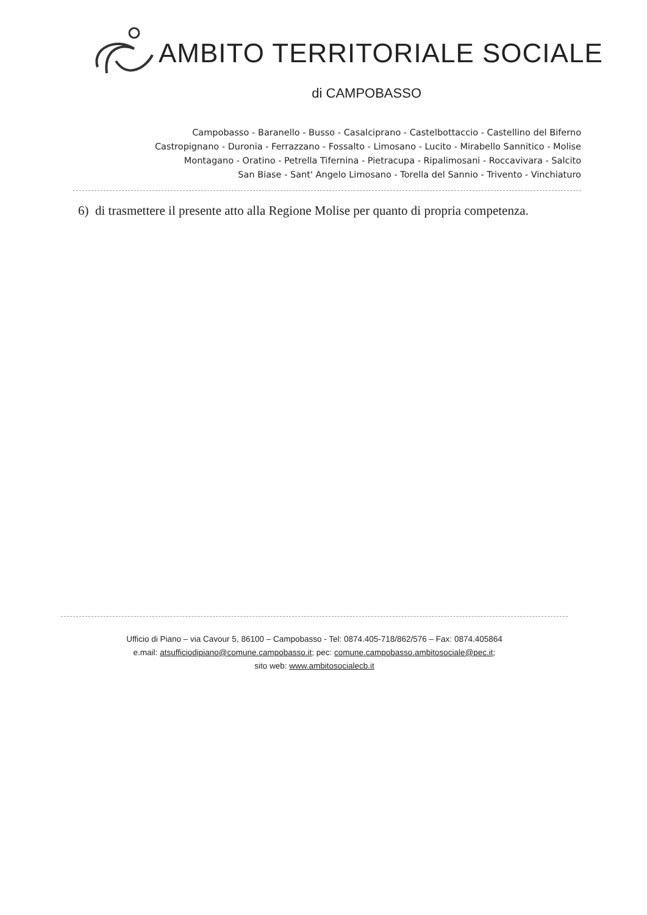AMBITO TERRITORIALE SOCIALE
di CAMPOBASSO
Campobasso - Baranello - Busso - Casalciprano - Castelbottaccio - Castellino del Biferno
Castropignano - Duronia - Ferrazzano - Fossalto - Limosano - Lucito - Mirabello Sannitico - Molise
Montagano - Oratino - Petrella Tifernina - Pietracupa - Ripalimosani - Roccavivara - Salcito
San Biase - Sant' Angelo Limosano - Torella del Sannio - Trivento - Vinchiaturo
6) di trasmettere il presente atto alla Regione Molise per quanto di propria competenza.
Ufficio di Piano – via Cavour 5, 86100 – Campobasso - Tel: 0874.405-718/862/576 – Fax: 0874.405864
e.mail: atsufficiodipiano@comune.campobasso.it; pec: comune.campobasso.ambitosociale@pec.it;
sito web: www.ambitosocialecb.it